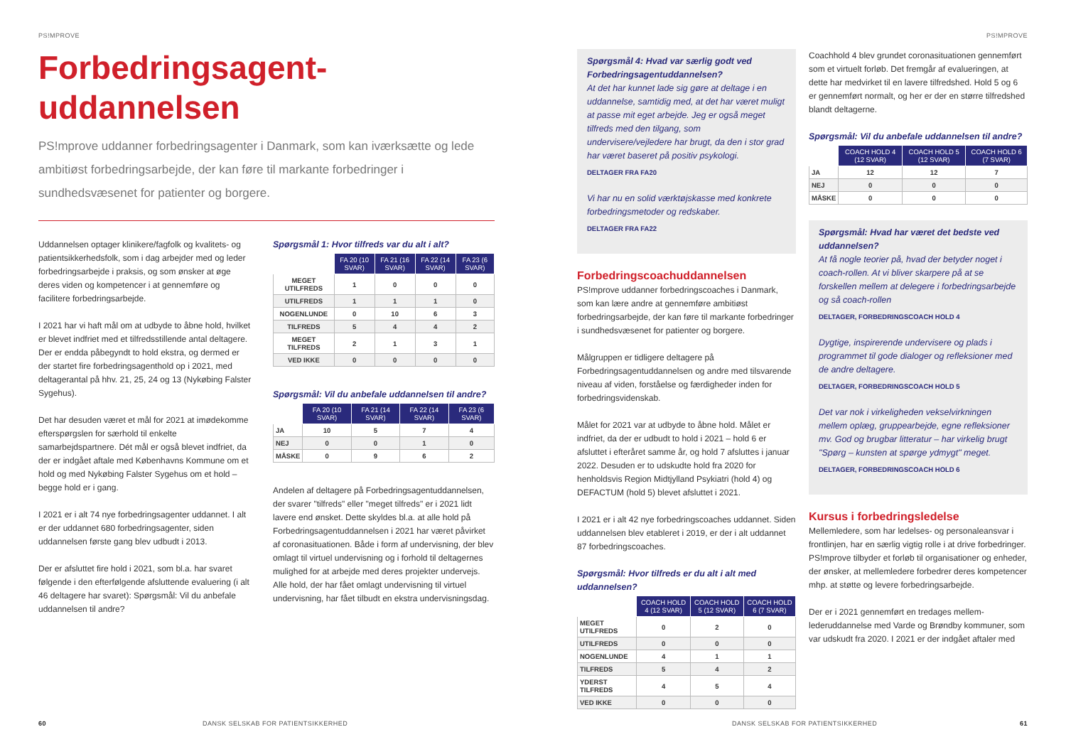PS!MPROVE
Forbedringsagent-
uddannelsen
PS!mprove uddanner forbedringsagenter i Danmark, som kan iværksætte og lede ambitiøst forbedringsarbejde, der kan føre til markante forbedringer i sundhedsvæsenet for patienter og borgere.
Uddannelsen optager klinikere/fagfolk og kvalitets- og patientsikkerhedsfolk, som i dag arbejder med og leder forbedringsarbejde i praksis, og som ønsker at øge deres viden og kompetencer i at gennemføre og facilitere forbedringsarbejde.
I 2021 har vi haft mål om at udbyde to åbne hold, hvilket er blevet indfriet med et tilfredsstillende antal deltagere. Der er endda påbegyndt to hold ekstra, og dermed er der startet fire forbedringsagenthold op i 2021, med deltagerantal på hhv. 21, 25, 24 og 13 (Nykøbing Falster Sygehus).
Det har desuden været et mål for 2021 at imødekomme efterspørgslen for særhold til enkelte samarbejdspartnere. Dét mål er også blevet indfriet, da der er indgået aftale med Københavns Kommune om et hold og med Nykøbing Falster Sygehus om et hold – begge hold er i gang.
I 2021 er i alt 74 nye forbedringsagenter uddannet. I alt er der uddannet 680 forbedringsagenter, siden uddannelsen første gang blev udbudt i 2013.
Der er afsluttet fire hold i 2021, som bl.a. har svaret følgende i den efterfølgende afsluttende evaluering (i alt 46 deltagere har svaret): Spørgsmål: Vil du anbefale uddannelsen til andre?
Spørgsmål 1: Hvor tilfreds var du alt i alt?
| | FA 20 (10 SVAR) | FA 21 (16 SVAR) | FA 22 (14 SVAR) | FA 23 (6 SVAR) |
| --- | --- | --- | --- | --- |
| MEGET UTILFREDS | 1 | 0 | 0 | 0 |
| UTILFREDS | 1 | 1 | 1 | 0 |
| NOGENLUNDE | 0 | 10 | 6 | 3 |
| TILFREDS | 5 | 4 | 4 | 2 |
| MEGET TILFREDS | 2 | 1 | 3 | 1 |
| VED IKKE | 0 | 0 | 0 | 0 |
Spørgsmål: Vil du anbefale uddannelsen til andre?
| | FA 20 (10 SVAR) | FA 21 (14 SVAR) | FA 22 (14 SVAR) | FA 23 (6 SVAR) |
| --- | --- | --- | --- | --- |
| JA | 10 | 5 | 7 | 4 |
| NEJ | 0 | 0 | 1 | 0 |
| MÅSKE | 0 | 9 | 6 | 2 |
Andelen af deltagere på Forbedringsagentuddannelsen, der svarer "tilfreds" eller "meget tilfreds" er i 2021 lidt lavere end ønsket. Dette skyldes bl.a. at alle hold på Forbedringsagentuddannelsen i 2021 har været påvirket af coronasituationen. Både i form af undervisning, der blev omlagt til virtuel undervisning og i forhold til deltagernes mulighed for at arbejde med deres projekter undervejs. Alle hold, der har fået omlagt undervisning til virtuel undervisning, har fået tilbudt en ekstra undervisningsdag.
60 DANSK SELSKAB FOR PATIENTSIKKERHED
PS!MPROVE
Spørgsmål 4: Hvad var særlig godt ved Forbedringsagentuddannelsen?
At det har kunnet lade sig gøre at deltage i en uddannelse, samtidig med, at det har været muligt at passe mit eget arbejde. Jeg er også meget tilfreds med den tilgang, som undervisere/vejledere har brugt, da den i stor grad har været baseret på positiv psykologi.
DELTAGER FRA FA20
Vi har nu en solid værktøjskasse med konkrete forbedringsmetoder og redskaber.
DELTAGER FRA FA22
Forbedringscoachuddannelsen
PS!mprove uddanner forbedringscoaches i Danmark, som kan lære andre at gennemføre ambitiøst forbedringsarbejde, der kan føre til markante forbedringer i sundhedsvæsenet for patienter og borgere.
Målgruppen er tidligere deltagere på Forbedringsagentuddannelsen og andre med tilsvarende niveau af viden, forståelse og færdigheder inden for forbedringsvidenskab.
Målet for 2021 var at udbyde to åbne hold. Målet er indfriet, da der er udbudt to hold i 2021 – hold 6 er afsluttet i efteråret samme år, og hold 7 afsluttes i januar 2022. Desuden er to udskudte hold fra 2020 for henholdsvis Region Midtjylland Psykiatri (hold 4) og DEFACTUM (hold 5) blevet afsluttet i 2021.
I 2021 er i alt 42 nye forbedringscoaches uddannet. Siden uddannelsen blev etableret i 2019, er der i alt uddannet 87 forbedringscoaches.
Spørgsmål: Hvor tilfreds er du alt i alt med uddannelsen?
| | COACH HOLD 4 (12 SVAR) | COACH HOLD 5 (12 SVAR) | COACH HOLD 6 (7 SVAR) |
| --- | --- | --- | --- |
| MEGET UTILFREDS | 0 | 2 | 0 |
| UTILFREDS | 0 | 0 | 0 |
| NOGENLUNDE | 4 | 1 | 1 |
| TILFREDS | 5 | 4 | 2 |
| YDERST TILFREDS | 4 | 5 | 4 |
| VED IKKE | 0 | 0 | 0 |
Coachhold 4 blev grundet coronasituationen gennemført som et virtuelt forløb. Det fremgår af evalueringen, at dette har medvirket til en lavere tilfredshed. Hold 5 og 6 er gennemført normalt, og her er der en større tilfredshed blandt deltagerne.
Spørgsmål: Vil du anbefale uddannelsen til andre?
| | COACH HOLD 4 (12 SVAR) | COACH HOLD 5 (12 SVAR) | COACH HOLD 6 (7 SVAR) |
| --- | --- | --- | --- |
| JA | 12 | 12 | 7 |
| NEJ | 0 | 0 | 0 |
| MÅSKE | 0 | 0 | 0 |
Spørgsmål: Hvad har været det bedste ved uddannelsen?
At få nogle teorier på, hvad der betyder noget i coach-rollen. At vi bliver skarpere på at se forskellen mellem at delegere i forbedringsarbejde og så coach-rollen
DELTAGER, FORBEDRINGSCOACH HOLD 4
Dygtige, inspirerende undervisere og plads i programmet til gode dialoger og refleksioner med de andre deltagere.
DELTAGER, FORBEDRINGSCOACH HOLD 5
Det var nok i virkeligheden vekselvirkningen mellem oplæg, gruppearbejde, egne refleksioner mv. God og brugbar litteratur – har virkelig brugt "Spørg – kunsten at spørge ydmygt" meget.
DELTAGER, FORBEDRINGSCOACH HOLD 6
Kursus i forbedringsledelse
Mellemledere, som har ledelses- og personaleansvar i frontlinjen, har en særlig vigtig rolle i at drive forbedringer. PS!mprove tilbyder et forløb til organisationer og enheder, der ønsker, at mellemledere forbedrer deres kompetencer mhp. at støtte og levere forbedringsarbejde.
Der er i 2021 gennemført en tredages mellem-lederuddannelse med Varde og Brøndby kommuner, som var udskudt fra 2020. I 2021 er der indgået aftaler med
DANSK SELSKAB FOR PATIENTSIKKERHED 61